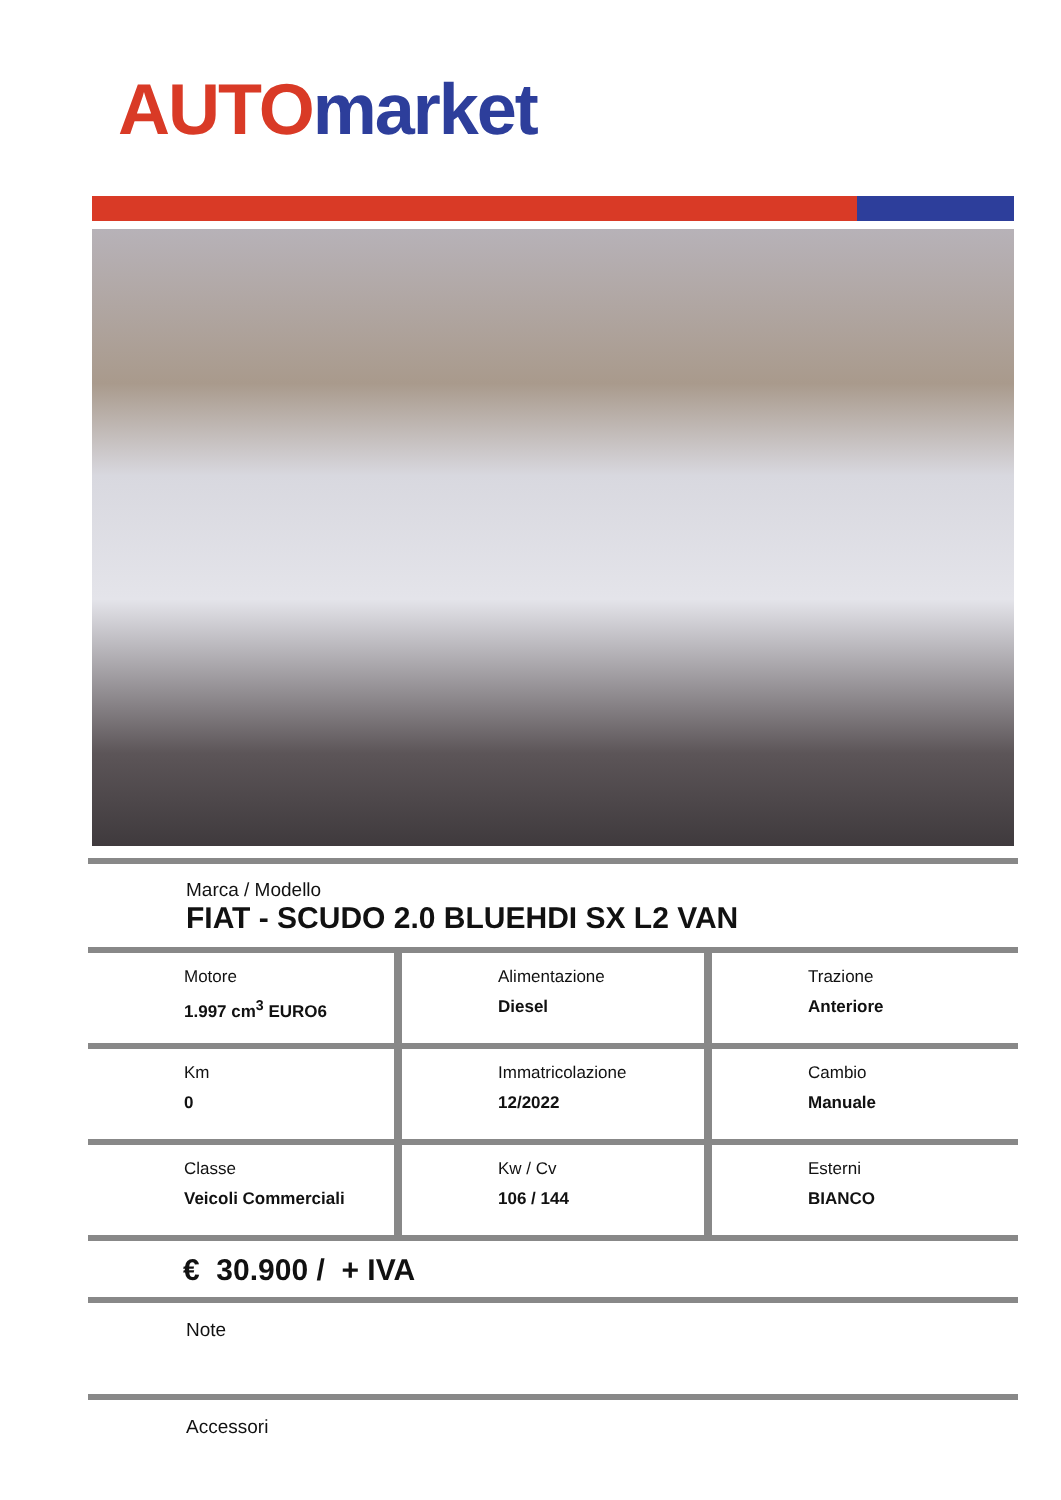AUTO market
Marca / Modello
FIAT - SCUDO 2.0 BLUEHDI SX L2 VAN
| Motore 1.997 cm<sup>3</sup> EURO6 | Alimentazione Diesel | Trazione Anteriore |
| Km 0 | Immatricolazione 12/2022 | Cambio Manuale |
| Classe Veicoli Commerciali | Kw / Cv 106 / 144 | Esterni BIANCO |
€ 30.900 / + IVA
Note
Accessori